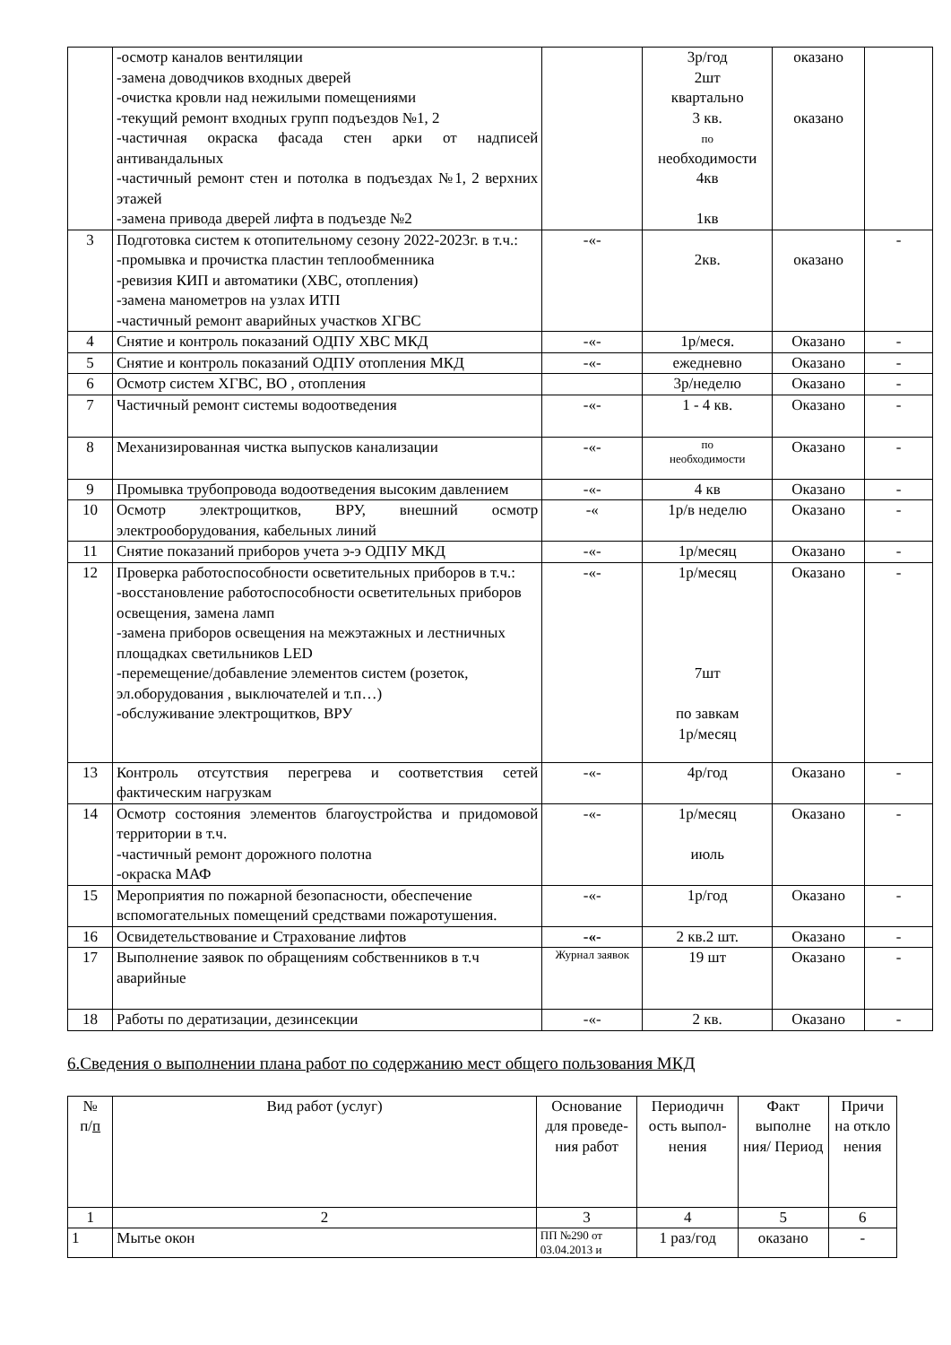| | -осмотр каналов вентиляции -замена доводчиков входных дверей -очистка кровли над нежилыми помещениями -текущий ремонт входных групп подъездов №1, 2 -частичная окраска фасада стен арки от надписей антивандальных -частичный ремонт стен и потолка в подъездах №1, 2 верхних этажей -замена привода дверей лифта в подъезде №2 | | 3р/год 2шт квартально 3 кв. по необходимости 4кв 1кв | оказано оказано | |
| 3 | Подготовка систем к отопительному сезону 2022-2023г. в т.ч.: -промывка и прочистка пластин теплообменника -ревизия КИП и автоматики (ХВС, отопления) -замена манометров на узлах ИТП -частичный ремонт аварийных участков ХГВС | -«- | 2кв. | оказано | - |
| 4 | Снятие и контроль показаний ОДПУ ХВС МКД | -«- | 1р/меся. | Оказано | - |
| 5 | Снятие и контроль показаний ОДПУ отопления МКД | -«- | ежедневно | Оказано | - |
| 6 | Осмотр систем ХГВС, ВО , отопления | | 3р/неделю | Оказано | - |
| 7 | Частичный ремонт системы водоотведения | -«- | 1 - 4 кв. | Оказано | - |
| 8 | Механизированная чистка выпусков канализации | -«- | по необходимости | Оказано | - |
| 9 | Промывка трубопровода водоотведения высоким давлением | -«- | 4 кв | Оказано | - |
| 10 | Осмотр электрощитков, ВРУ, внешний осмотр электрооборудования, кабельных линий | -« | 1р/в неделю | Оказано | - |
| 11 | Снятие показаний приборов учета э-э ОДПУ МКД | -«- | 1р/месяц | Оказано | - |
| 12 | Проверка работоспособности осветительных приборов в т.ч.: -восстановление работоспособности осветительных приборов освещения, замена ламп -замена приборов освещения на межэтажных и лестничных площадках светильников LED -перемещение/добавление элементов систем (розеток, эл.оборудования , выключателей и т.п…) -обслуживание электрощитков, ВРУ | -«- | 1р/месяц 7шт по завкам 1р/месяц | Оказано | - |
| 13 | Контроль отсутствия перегрева и соответствия сетей фактическим нагрузкам | -«- | 4р/год | Оказано | - |
| 14 | Осмотр состояния элементов благоустройства и придомовой территории в т.ч. -частичный ремонт дорожного полотна -окраска МАФ | -«- | 1р/месяц июль | Оказано | - |
| 15 | Мероприятия по пожарной безопасности, обеспечение вспомогательных помещений средствами пожаротушения. | -«- | 1р/год | Оказано | - |
| 16 | Освидетельствование и Страхование лифтов | -«- | 2 кв.2 шт. | Оказано | - |
| 17 | Выполнение заявок по обращениям собственников в т.ч аварийные | Журнал заявок | 19 шт | Оказано | - |
| 18 | Работы по дератизации, дезинсекции | -«- | 2 кв. | Оказано | - |
6.Сведения о выполнении плана работ по содержанию мест общего пользования МКД
| № п/ п | Вид работ (услуг) | Основание для проведе-ния работ | Периодичн ость выпол-нения | Факт выполне ния/ Период | Причи на откло нения |
| --- | --- | --- | --- | --- | --- |
| 1 | 2 | 3 | 4 | 5 | 6 |
| 1 | Мытье окон | ПП №290 от 03.04.2013 и | 1 раз/год | оказано | - |